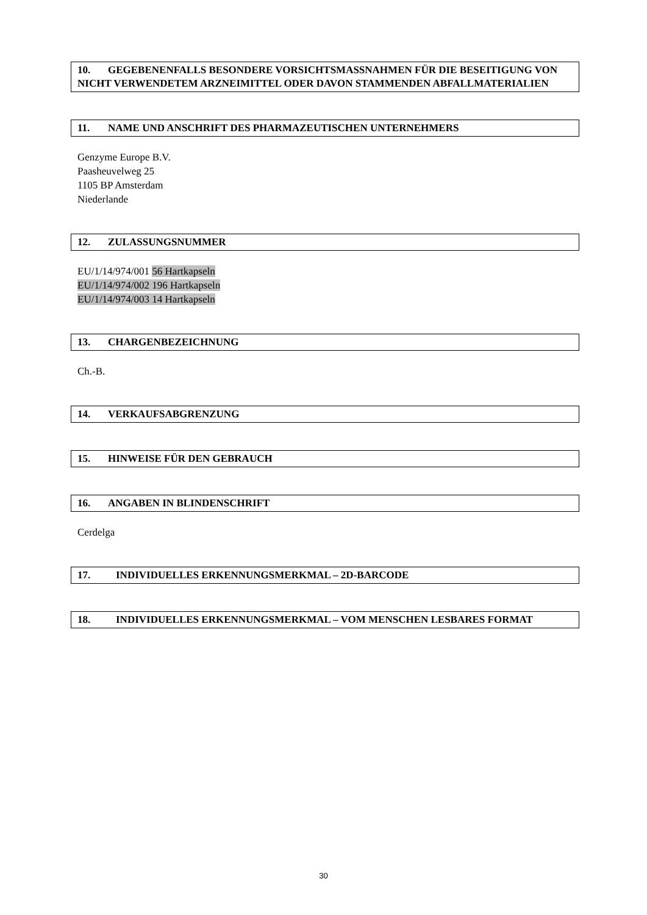10. GEGEBENENFALLS BESONDERE VORSICHTSMASSNAHMEN FÜR DIE BESEITIGUNG VON NICHT VERWENDETEM ARZNEIMITTEL ODER DAVON STAMMENDEN ABFALLMATERIALIEN
11. NAME UND ANSCHRIFT DES PHARMAZEUTISCHEN UNTERNEHMERS
Genzyme Europe B.V.
Paasheuvelweg 25
1105 BP Amsterdam
Niederlande
12. ZULASSUNGSNUMMER
EU/1/14/974/001 56 Hartkapseln
EU/1/14/974/002 196 Hartkapseln
EU/1/14/974/003 14 Hartkapseln
13. CHARGENBEZEICHNUNG
Ch.-B.
14. VERKAUFSABGRENZUNG
15. HINWEISE FÜR DEN GEBRAUCH
16. ANGABEN IN BLINDENSCHRIFT
Cerdelga
17. INDIVIDUELLES ERKENNUNGSMERKMAL – 2D-BARCODE
18. INDIVIDUELLES ERKENNUNGSMERKMAL – VOM MENSCHEN LESBARES FORMAT
30